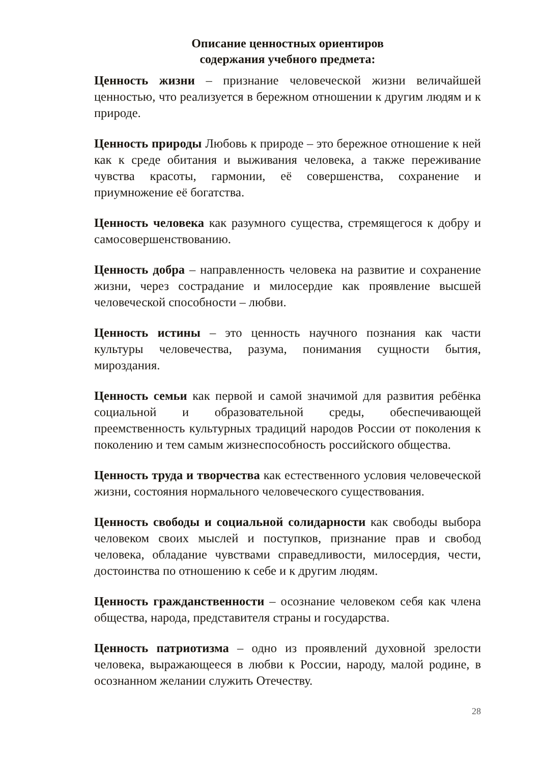Описание ценностных ориентиров
содержания учебного предмета:
Ценность жизни – признание человеческой жизни величайшей ценностью, что реализуется в бережном отношении к другим людям и к природе.
Ценность природы Любовь к природе – это бережное отношение к ней как к среде обитания и выживания человека, а также переживание чувства красоты, гармонии, её совершенства, сохранение и приумножение её богатства.
Ценность человека как разумного существа, стремящегося к добру и самосовершенствованию.
Ценность добра – направленность человека на развитие и сохранение жизни, через сострадание и милосердие как проявление высшей человеческой способности – любви.
Ценность истины – это ценность научного познания как части культуры человечества, разума, понимания сущности бытия, мироздания.
Ценность семьи как первой и самой значимой для развития ребёнка социальной и образовательной среды, обеспечивающей преемственность культурных традиций народов России от поколения к поколению и тем самым жизнеспособность российского общества.
Ценность труда и творчества как естественного условия человеческой жизни, состояния нормального человеческого существования.
Ценность свободы и социальной солидарности как свободы выбора человеком своих мыслей и поступков, признание прав и свобод человека, обладание чувствами справедливости, милосердия, чести, достоинства по отношению к себе и к другим людям.
Ценность гражданственности – осознание человеком себя как члена общества, народа, представителя страны и государства.
Ценность патриотизма – одно из проявлений духовной зрелости человека, выражающееся в любви к России, народу, малой родине, в осознанном желании служить Отечеству.
28